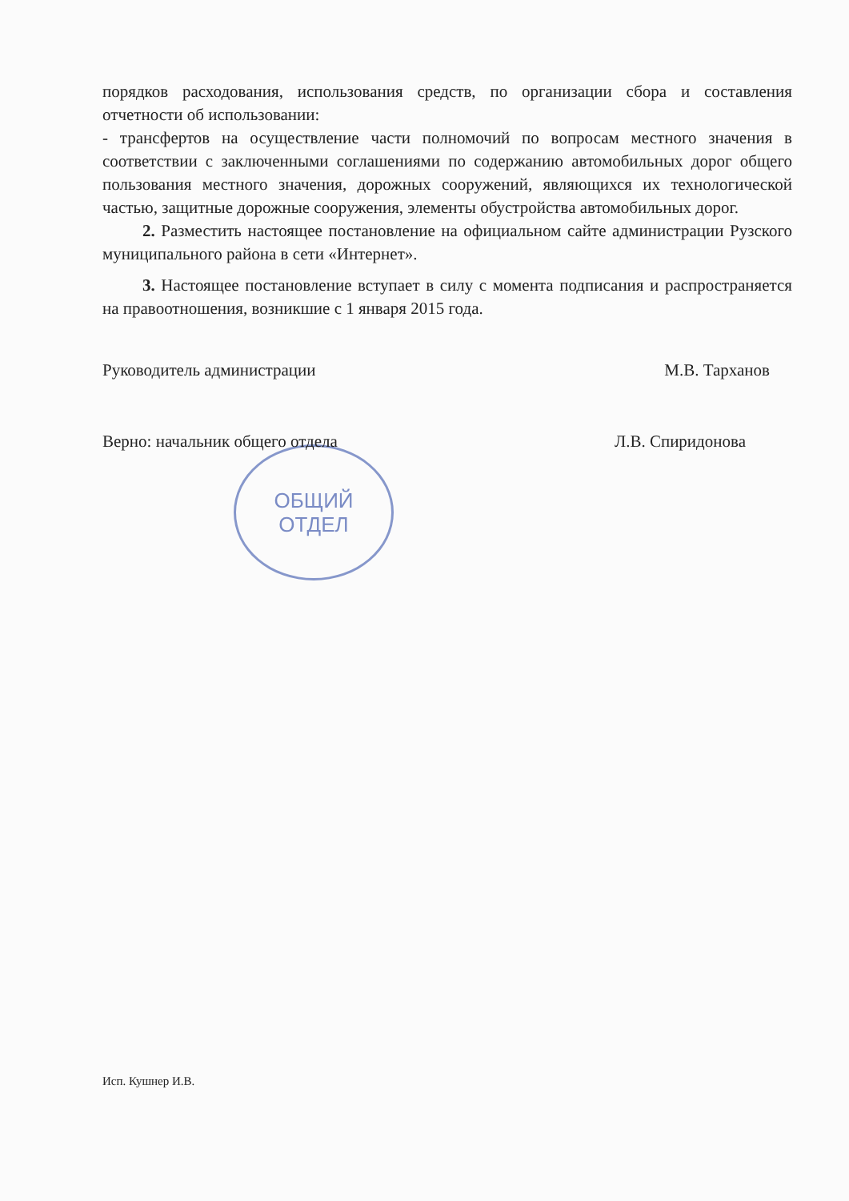ОБЩИЙ
ОТДЕЛ
порядков расходования, использования средств, по организации сбора и составления отчетности об использовании:
- трансфертов на осуществление части полномочий по вопросам местного значения в соответствии с заключенными соглашениями по содержанию автомобильных дорог общего пользования местного значения, дорожных сооружений, являющихся их технологической частью, защитные дорожные сооружения, элементы обустройства автомобильных дорог.
2. Разместить настоящее постановление на официальном сайте администрации Рузского муниципального района в сети «Интернет».
3. Настоящее постановление вступает в силу с момента подписания и распространяется на правоотношения, возникшие с 1 января 2015 года.
Руководитель администрации М.В. Тарханов
Верно: начальник общего отдела Л.В. Спиридонова
Исп. Кушнер И.В.